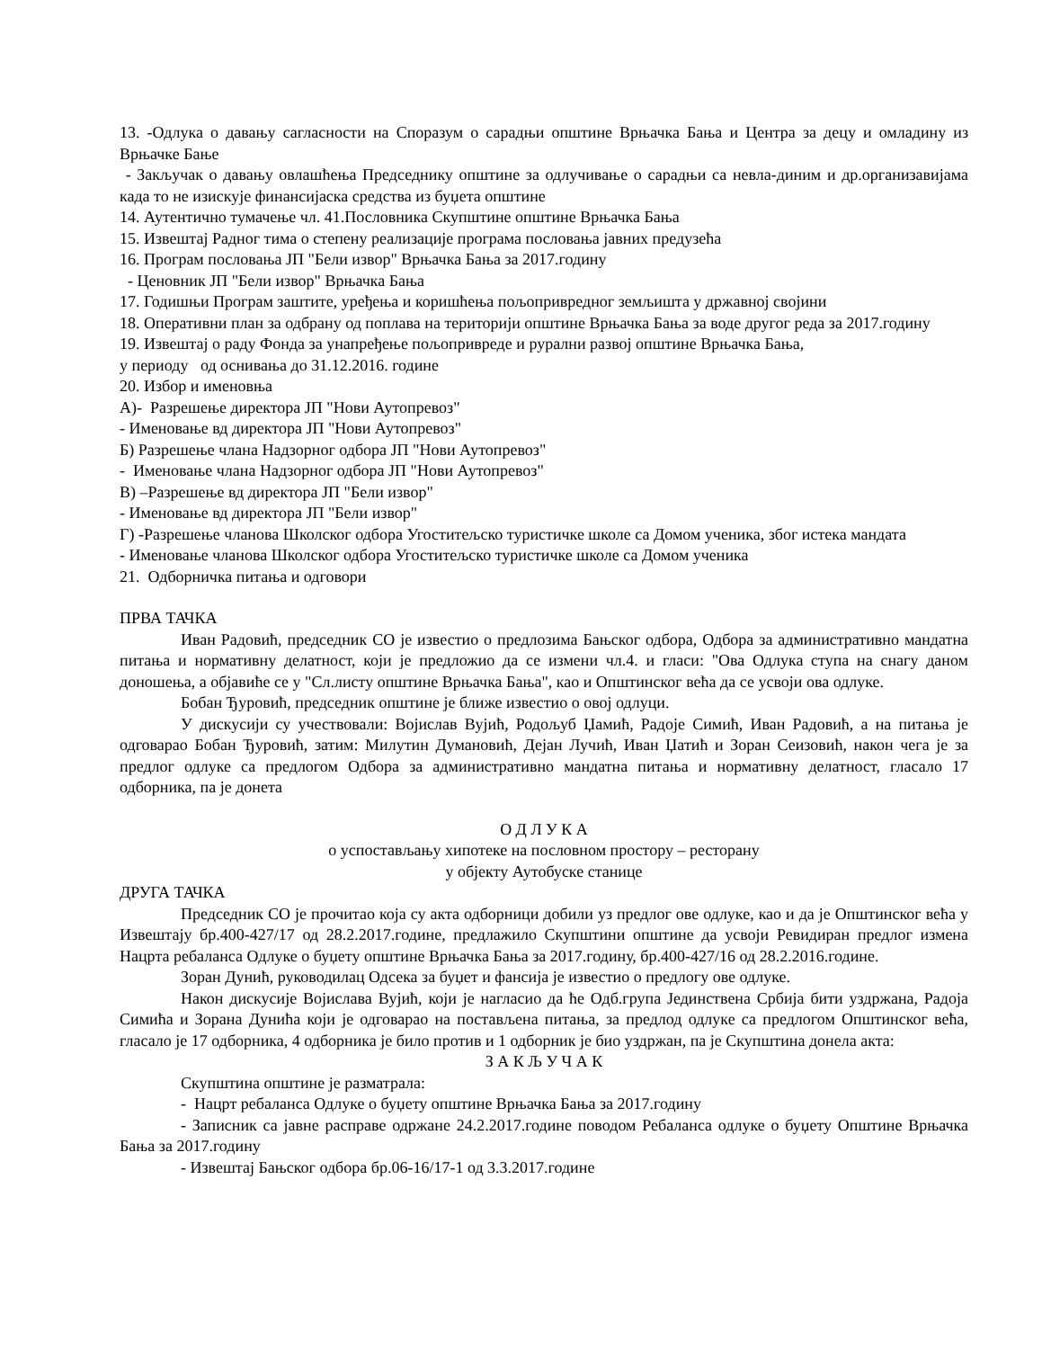13. -Одлука о давању сагласности на Споразум о сарадњи општине Врњачка Бања и Центра за децу и омладину из Врњачке Бање
- Закључак о давању овлашћења Председнику општине за одлучивање о сарадњи са невла-диним и др.организавијама када то не изискује финансијаска средства из буџета општине
14. Аутентично тумачење чл. 41.Пословника Скупштине општине Врњачка Бања
15. Извештај Радног тима о степену реализације програма пословања јавних предузећа
16. Програм пословања ЈП "Бели извор" Врњачка Бања за 2017.годину
- Ценовник ЈП "Бели извор" Врњачка Бања
17. Годишњи Програм заштите, уређења и коришћења пољопривредног земљишта у државној својини
18. Оперативни план за одбрану од поплава на територији општине Врњачка Бања за воде другог реда за 2017.годину
19. Извештај о раду Фонда за унапређење пољопривреде и рурални развој општине Врњачка Бања,
у периоду од оснивања до 31.12.2016. године
20. Избор и именовња
А)- Разрешење директора ЈП "Нови Аутопревоз"
- Именовање вд директора ЈП "Нови Аутопревоз"
Б) Разрешење члана Надзорног одбора ЈП "Нови Аутопревоз"
- Именовање члана Надзорног одбора ЈП "Нови Аутопревоз"
В) –Разрешење вд директора ЈП "Бели извор"
- Именовање вд директора ЈП "Бели извор"
Г) -Разрешење чланова Школског одбора Угоститељско туристичке школе са Домом ученика, због истека мандата
- Именовање чланова Школског одбора Угоститељско туристичке школе са Домом ученика
21. Одборничка питања и одговори
ПРВА ТАЧКА
Иван Радовић, председник СО је известио о предлозима Бањског одбора, Одбора за административно мандатна питања и нормативну делатност, који је предложио да се измени чл.4. и гласи: "Ова Одлука ступа на снагу даном доношења, а објавиће се у "Сл.листу општине Врњачка Бања", као и Општинског већа да се усвоји ова одлуке.
Бобан Ђуровић, председник општине је ближе известио о овој одлуци.
У дискусији су учествовали: Војислав Вујић, Родољуб Џамић, Радоје Симић, Иван Радовић, а на питања је одговарао Бобан Ђуровић, затим: Милутин Думановић, Дејан Лучић, Иван Џатић и Зоран Сеизовић, након чега је за предлог одлуке са предлогом Одбора за административно мандатна питања и нормативну делатност, гласало 17 одборника, па је донета
О Д Л У К А
о успостављању хипотеке на пословном простору – ресторану
у објекту Аутобуске станице
ДРУГА ТАЧКА
Председник СО је прочитао која су акта одборници добили уз предлог ове одлуке, као и да је Општинског већа у Извештају бр.400-427/17 од 28.2.2017.године, предлажило Скупштини општине да усвоји Ревидиран предлог измена Нацрта ребаланса Одлуке о буџету општине Врњачка Бања за 2017.годину, бр.400-427/16 од 28.2.2016.године.
Зоран Дунић, руководилац Одсека за буџет и фансија је известио о предлогу ове одлуке.
Након дискусије Војислава Вујић, који је нагласио да ће Одб.група Јединствена Србија бити уздржана, Радоја Симића и Зорана Дунића који је одговарао на постављена питања, за предлод одлуке са предлогом Општинског већа, гласало је 17 одборника, 4 одборника је било против и 1 одборник је био уздржан, па је Скупштина донела акта:
З А К Љ У Ч А К
Скупштина општине је разматрала:
- Нацрт ребаланса Одлуке о буџету општине Врњачка Бања за 2017.годину
- Записник са јавне расправе одржане 24.2.2017.године поводом Ребаланса одлуке о буџету Општине Врњачка Бања за 2017.годину
- Извештај Бањског одбора бр.06-16/17-1 од 3.3.2017.године